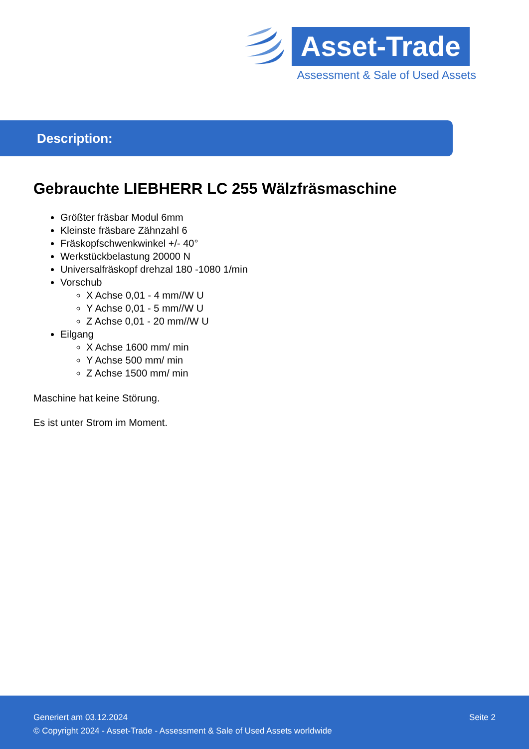Asset-Trade
Assessment & Sale of Used Assets
Description:
Gebrauchte LIEBHERR LC 255 Wälzfräsmaschine
Größter fräsbar Modul 6mm
Kleinste fräsbare Zähnzahl 6
Fräskopfschwenkwinkel +/- 40°
Werkstückbelastung 20000 N
Universalfräskopf drehzal 180 -1080 1/min
Vorschub
X Achse 0,01 - 4 mm//W U
Y Achse 0,01 - 5 mm//W U
Z Achse 0,01 - 20 mm//W U
Eilgang
X Achse 1600 mm/ min
Y Achse 500 mm/ min
Z Achse 1500 mm/ min
Maschine hat keine Störung.
Es ist unter Strom im Moment.
Seite 2 Generiert am 03.12.2024
© Copyright 2024 - Asset-Trade - Assessment & Sale of Used Assets worldwide